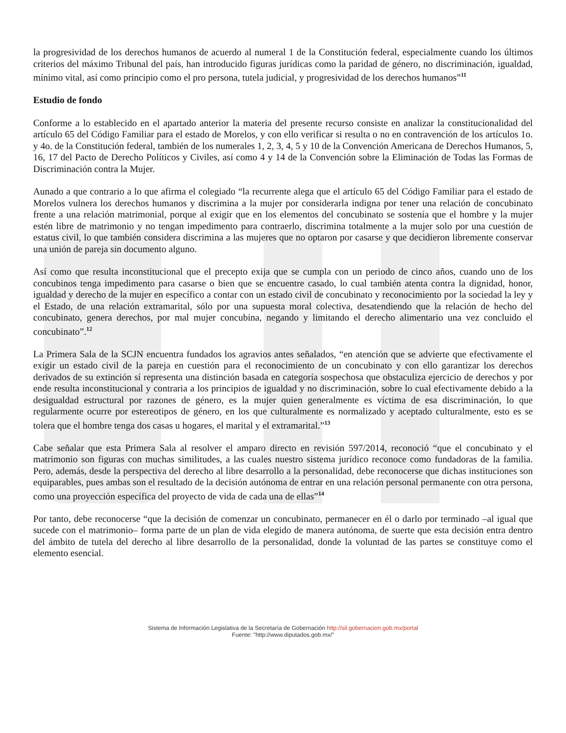la progresividad de los derechos humanos de acuerdo al numeral 1 de la Constitución federal, especialmente cuando los últimos criterios del máximo Tribunal del país, han introducido figuras jurídicas como la paridad de género, no discriminación, igualdad, mínimo vital, así como principio como el pro persona, tutela judicial, y progresividad de los derechos humanos”<sup>11</sup>
Estudio de fondo
Conforme a lo establecido en el apartado anterior la materia del presente recurso consiste en analizar la constitucionalidad del artículo 65 del Código Familiar para el estado de Morelos, y con ello verificar si resulta o no en contravención de los artículos 1o. y 4o. de la Constitución federal, también de los numerales 1, 2, 3, 4, 5 y 10 de la Convención Americana de Derechos Humanos, 5, 16, 17 del Pacto de Derecho Políticos y Civiles, así como 4 y 14 de la Convención sobre la Eliminación de Todas las Formas de Discriminación contra la Mujer.
Aunado a que contrario a lo que afirma el colegiado “la recurrente alega que el artículo 65 del Código Familiar para el estado de Morelos vulnera los derechos humanos y discrimina a la mujer por considerarla indigna por tener una relación de concubinato frente a una relación matrimonial, porque al exigir que en los elementos del concubinato se sostenía que el hombre y la mujer estén libre de matrimonio y no tengan impedimento para contraerlo, discrimina totalmente a la mujer solo por una cuestión de estatus civil, lo que también considera discrimina a las mujeres que no optaron por casarse y que decidieron libremente conservar una unión de pareja sin documento alguno.
Así como que resulta inconstitucional que el precepto exija que se cumpla con un periodo de cinco años, cuando uno de los concubinos tenga impedimento para casarse o bien que se encuentre casado, lo cual también atenta contra la dignidad, honor, igualdad y derecho de la mujer en específico a contar con un estado civil de concubinato y reconocimiento por la sociedad la ley y el Estado, de una relación extramarital, sólo por una supuesta moral colectiva, desatendiendo que la relación de hecho del concubinato, genera derechos, por mal mujer concubina, negando y limitando el derecho alimentario una vez concluido el concubinato”.<sup>12</sup>
La Primera Sala de la SCJN encuentra fundados los agravios antes señalados, “en atención que se advierte que efectivamente el exigir un estado civil de la pareja en cuestión para el reconocimiento de un concubinato y con ello garantizar los derechos derivados de su extinción sí representa una distinción basada en categoría sospechosa que obstaculiza ejercicio de derechos y por ende resulta inconstitucional y contraria a los principios de igualdad y no discriminación, sobre lo cual efectivamente debido a la desigualdad estructural por razones de género, es la mujer quien generalmente es víctima de esa discriminación, lo que regularmente ocurre por estereotipos de género, en los que culturalmente es normalizado y aceptado culturalmente, esto es se tolera que el hombre tenga dos casas u hogares, el marital y el extramarital.”<sup>13</sup>
Cabe señalar que esta Primera Sala al resolver el amparo directo en revisión 597/2014, reconoció “que el concubinato y el matrimonio son figuras con muchas similitudes, a las cuales nuestro sistema jurídico reconoce como fundadoras de la familia. Pero, además, desde la perspectiva del derecho al libre desarrollo a la personalidad, debe reconocerse que dichas instituciones son equiparables, pues ambas son el resultado de la decisión autónoma de entrar en una relación personal permanente con otra persona, como una proyección específica del proyecto de vida de cada una de ellas”<sup>14</sup>
Por tanto, debe reconocerse “que la decisión de comenzar un concubinato, permanecer en él o darlo por terminado –al igual que sucede con el matrimonio– forma parte de un plan de vida elegido de manera autónoma, de suerte que esta decisión entra dentro del ámbito de tutela del derecho al libre desarrollo de la personalidad, donde la voluntad de las partes se constituye como el elemento esencial.
Sistema de Información Legislativa de la Secretaría de Gobernación http://sil.gobernacion.gob.mx/portal
Fuente: "http://www.diputados.gob.mx/"